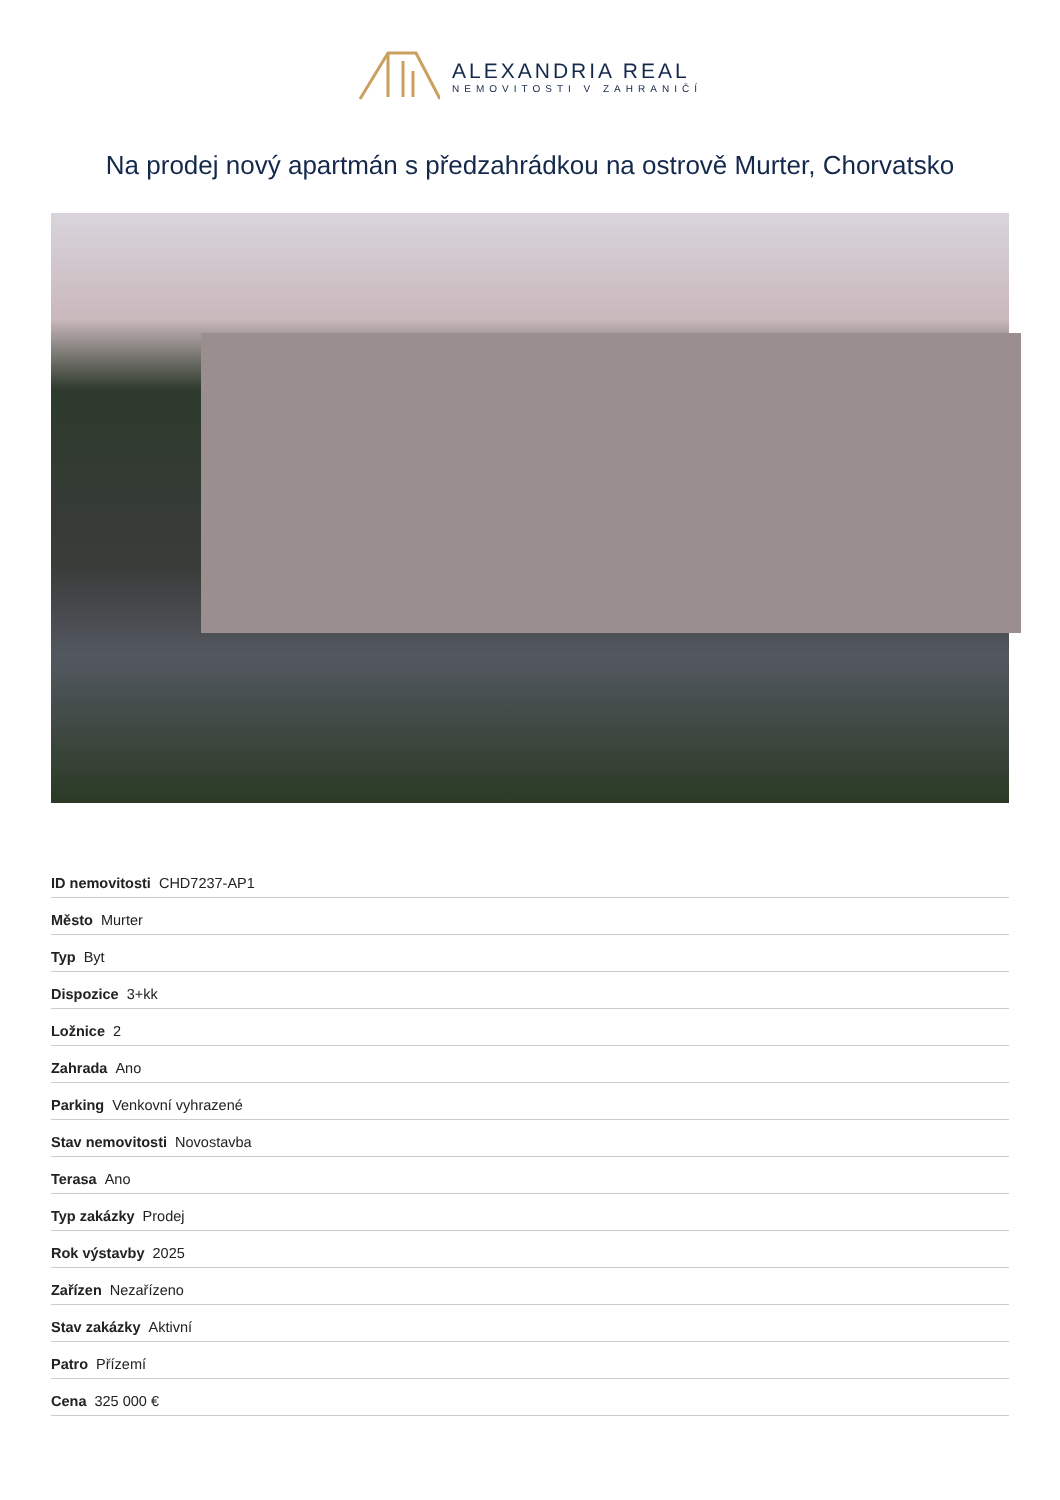ALEXANDRIA REAL
NEMOVITOSTI V ZAHRANIČÍ
Na prodej nový apartmán s předzahrádkou na ostrově Murter, Chorvatsko
| ID nemovitosti CHD7237-AP1 |
| Město Murter |
| Typ Byt |
| Dispozice 3+kk |
| Ložnice 2 |
| Zahrada Ano |
| Parking Venkovní vyhrazené |
| Stav nemovitosti Novostavba |
| Terasa Ano |
| Typ zakázky Prodej |
| Rok výstavby 2025 |
| Zařízen Nezařízeno |
| Stav zakázky Aktivní |
| Patro Přízemí |
| Cena 325 000 € |